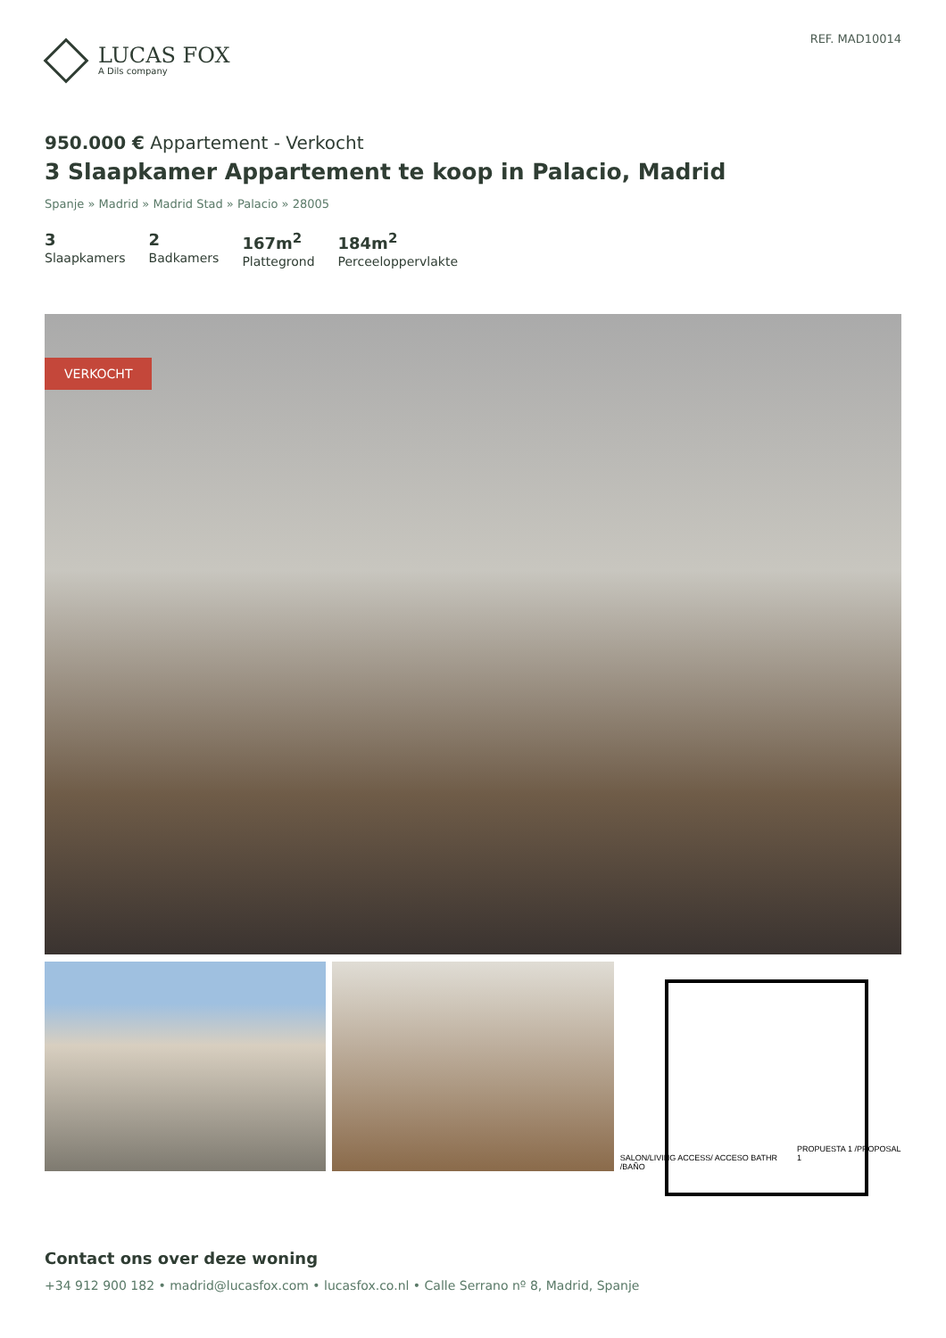LUCAS FOX
A Dils company
REF. MAD10014
950.000 € Appartement - Verkocht
3 Slaapkamer Appartement te koop in Palacio, Madrid
Spanje » Madrid » Madrid Stad » Palacio » 28005
3
Slaapkamers
2
Badkamers
167m<sup>2</sup>
Plattegrond
184m<sup>2</sup>
Perceeloppervlakte
VERKOCHT
SALON/LIVING ACCESS/ ACCESO BATHR /BAÑO PROPUESTA 1 /PROPOSAL 1
Contact ons over deze woning
+34 912 900 182 • madrid@lucasfox.com • lucasfox.co.nl • Calle Serrano nº 8, Madrid, Spanje